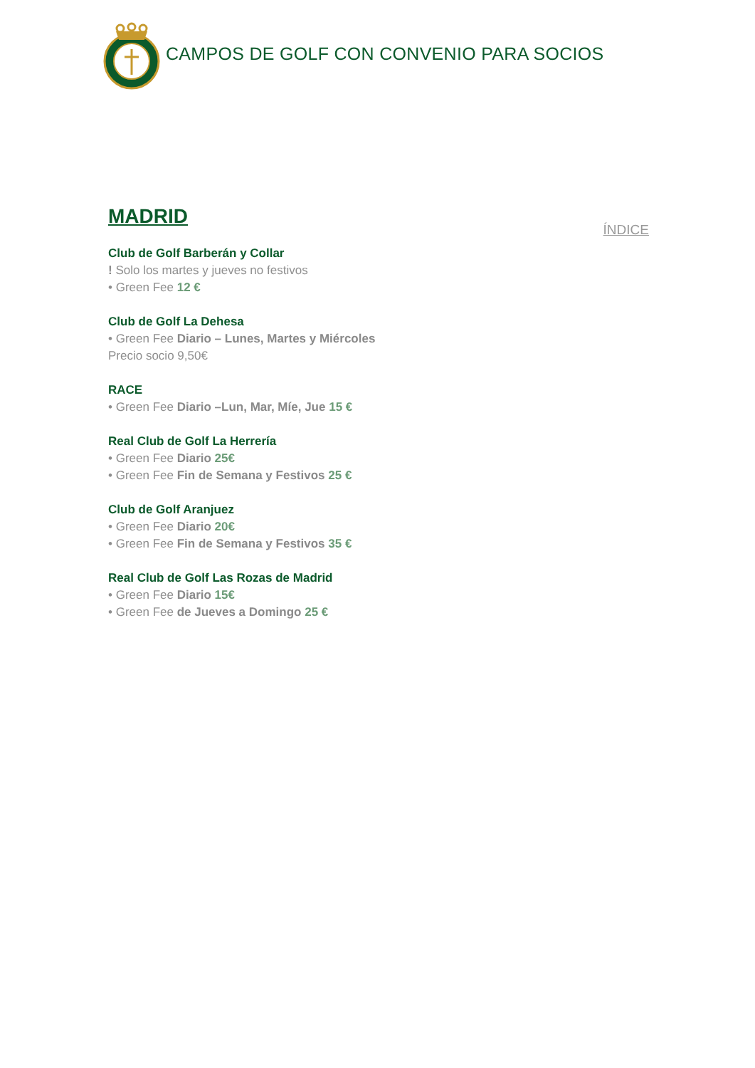CAMPOS DE GOLF CON CONVENIO PARA SOCIOS
MADRID
ÍNDICE
Club de Golf Barberán y Collar
! Solo los martes y jueves no festivos
• Green Fee 12 €
Club de Golf La Dehesa
• Green Fee Diario – Lunes, Martes y Miércoles
Precio socio 9,50€
RACE
• Green Fee Diario –Lun, Mar, Míe, Jue 15 €
Real Club de Golf La Herrería
• Green Fee Diario 25€
• Green Fee Fin de Semana y Festivos 25 €
Club de Golf Aranjuez
• Green Fee Diario 20€
• Green Fee Fin de Semana y Festivos 35 €
Real Club de Golf Las Rozas de Madrid
• Green Fee Diario 15€
• Green Fee de Jueves a Domingo 25 €